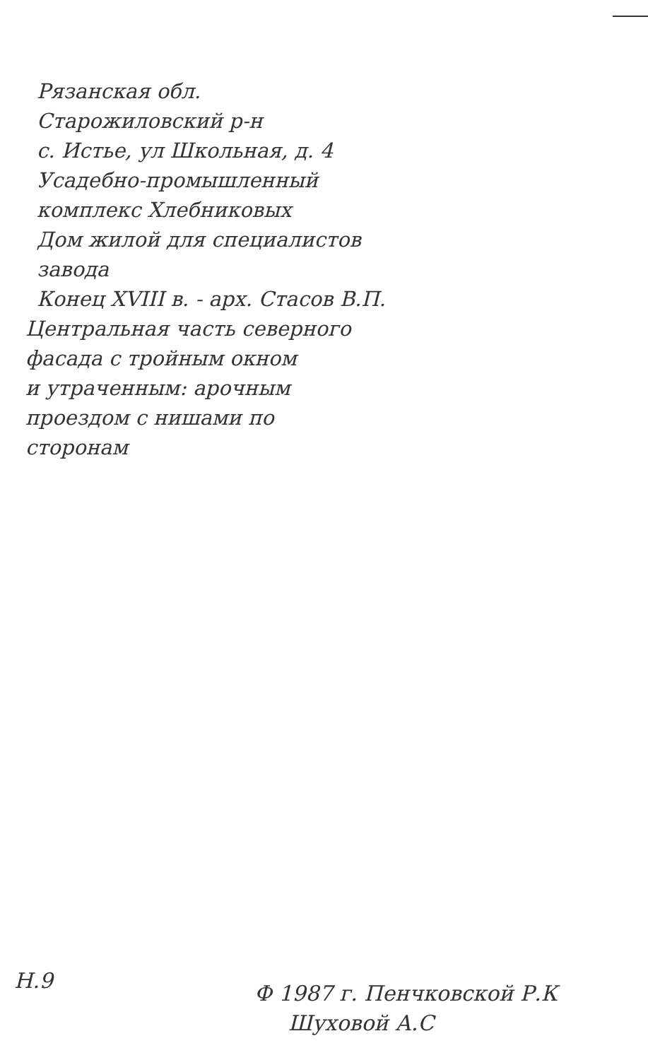Рязанская обл.
Старожиловский р-н
с. Истье, ул Школьная, д. 4
Усадебно-промышленный
комплекс Хлебниковых
Дом жилой для специалистов
завода
Конец XVIII в. - арх. Стасов В.П.
Центральная часть северного
фасада с тройным окном
и утраченным: арочным
проездом с нишами по
сторонам
Н.9
Ф 1987 г. Пенчковской Р.К
Шуховой А.С